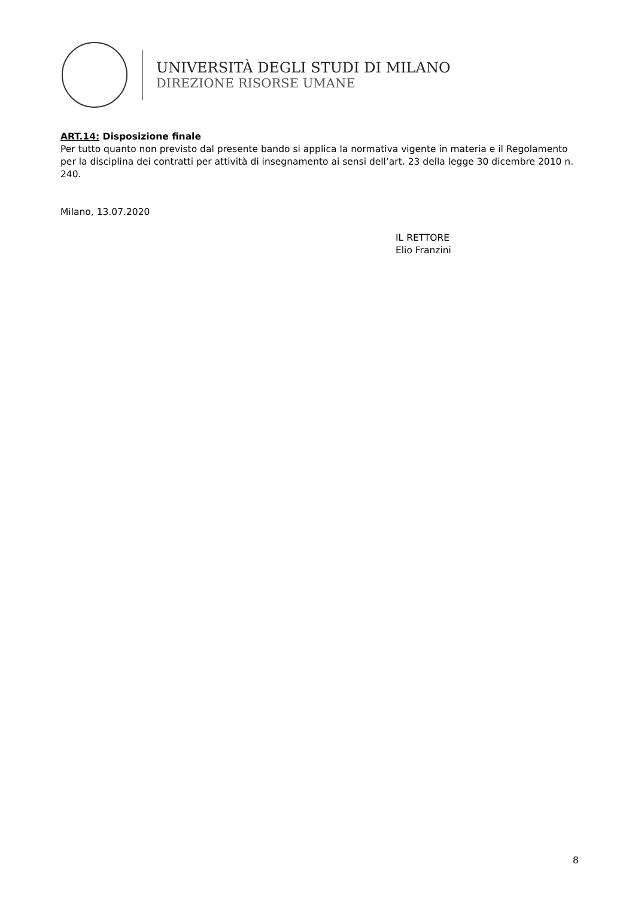UNIVERSITÀ DEGLI STUDI DI MILANO
DIREZIONE RISORSE UMANE
ART.14: Disposizione finale
Per tutto quanto non previsto dal presente bando si applica la normativa vigente in materia e il Regolamento per la disciplina dei contratti per attività di insegnamento ai sensi dell’art. 23 della legge 30 dicembre 2010 n. 240.
Milano, 13.07.2020
IL RETTORE
Elio Franzini
8